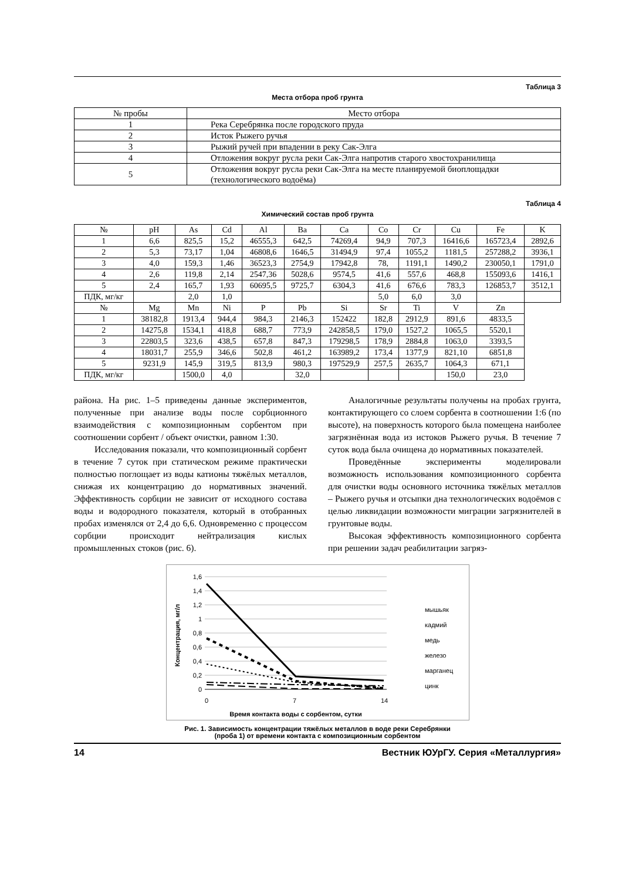Таблица 3
Места отбора проб грунта
| № пробы | Место отбора |
| --- | --- |
| 1 | Река Серебрянка после городского пруда |
| 2 | Исток Рыжего ручья |
| 3 | Рыжий ручей при впадении в реку Сак-Элга |
| 4 | Отложения вокруг русла реки Сак-Элга напротив старого хвостохранилища |
| 5 | Отложения вокруг русла реки Сак-Элга на месте планируемой биоплощадки (технологического водоёма) |
Таблица 4
Химический состав проб грунта
| № | pH | As | Cd | Al | Ba | Ca | Co | Cr | Cu | Fe | K |
| --- | --- | --- | --- | --- | --- | --- | --- | --- | --- | --- | --- |
| 1 | 6,6 | 825,5 | 15,2 | 46555,3 | 642,5 | 74269,4 | 94,9 | 707,3 | 16416,6 | 165723,4 | 2892,6 |
| 2 | 5,3 | 73,17 | 1,04 | 46808,6 | 1646,5 | 31494,9 | 97,4 | 1055,2 | 1181,5 | 257288,2 | 3936,1 |
| 3 | 4,0 | 159,3 | 1,46 | 36523,3 | 2754,9 | 17942,8 | 78, | 1191,1 | 1490,2 | 230050,1 | 1791,0 |
| 4 | 2,6 | 119,8 | 2,14 | 2547,36 | 5028,6 | 9574,5 | 41,6 | 557,6 | 468,8 | 155093,6 | 1416,1 |
| 5 | 2,4 | 165,7 | 1,93 | 60695,5 | 9725,7 | 6304,3 | 41,6 | 676,6 | 783,3 | 126853,7 | 3512,1 |
| ПДК, мг/кг | | 2,0 | 1,0 | | | | 5,0 | 6,0 | 3,0 | | |
| № | Mg | Mn | Ni | P | Pb | Si | Sr | Ti | V | Zn | |
| 1 | 38182,8 | 1913,4 | 944,4 | 984,3 | 2146,3 | 152422 | 182,8 | 2912,9 | 891,6 | 4833,5 | |
| 2 | 14275,8 | 1534,1 | 418,8 | 688,7 | 773,9 | 242858,5 | 179,0 | 1527,2 | 1065,5 | 5520,1 | |
| 3 | 22803,5 | 323,6 | 438,5 | 657,8 | 847,3 | 179298,5 | 178,9 | 2884,8 | 1063,0 | 3393,5 | |
| 4 | 18031,7 | 255,9 | 346,6 | 502,8 | 461,2 | 163989,2 | 173,4 | 1377,9 | 821,10 | 6851,8 | |
| 5 | 9231,9 | 145,9 | 319,5 | 813,9 | 980,3 | 197529,9 | 257,5 | 2635,7 | 1064,3 | 671,1 | |
| ПДК, мг/кг | | 1500,0 | 4,0 | | 32,0 | | | | 150,0 | 23,0 | |
района. На рис. 1–5 приведены данные экспериментов, полученные при анализе воды после сорбционного взаимодействия с композиционным сорбентом при соотношении сорбент / объект очистки, равном 1:30.
Исследования показали, что композиционный сорбент в течение 7 суток при статическом режиме практически полностью поглощает из воды катионы тяжёлых металлов, снижая их концентрацию до нормативных значений. Эффективность сорбции не зависит от исходного состава воды и водородного показателя, который в отобранных пробах изменялся от 2,4 до 6,6. Одновременно с процессом сорбции происходит нейтрализация кислых промышленных стоков (рис. 6).
Аналогичные результаты получены на пробах грунта, контактирующего со слоем сорбента в соотношении 1:6 (по высоте), на поверхность которого была помещена наиболее загрязнённая вода из истоков Рыжего ручья. В течение 7 суток вода была очищена до нормативных показателей.
Проведённые эксперименты моделировали возможность использования композиционного сорбента для очистки воды основного источника тяжёлых металлов – Рыжего ручья и отсыпки дна технологических водоёмов с целью ликвидации возможности миграции загрязнителей в грунтовые воды.
Высокая эффективность композиционного сорбента при решении задач реабилитации загряз-
1,6
1,4
1,2
1
0,8
0,6
0,4
0,2
0
0
7
14
Концентрация, мг/л
Время контакта воды с сорбентом, сутки
мышьяк
кадмий
медь
железо
марганец
цинк
Рис. 1. Зависимость концентрации тяжёлых металлов в воде реки Серебрянки
(проба 1) от времени контакта с композиционным сорбентом
14 Вестник ЮУрГУ. Серия «Металлургия»